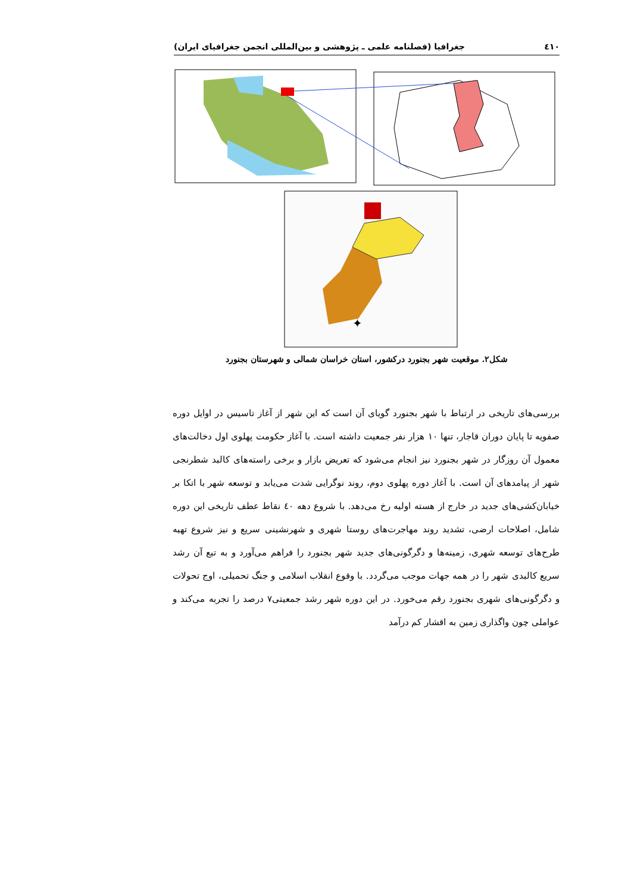٤١٠ جغرافیا (فصلنامه علمی ـ پژوهشی و بین‌المللی انجمن جغرافیای ایران)
✦
شکل۲. موقعیت شهر بجنورد درکشور، استان خراسان شمالی و شهرستان بجنورد
بررسی‌های تاریخی در ارتباط با شهر بجنورد گویای آن است که این شهر از آغاز تاسیس در اوایل دوره صفویه تا پایان دوران قاجار، تنها ۱۰ هزار نفر جمعیت داشته است. با آغاز حکومت پهلوی اول دخالت‌های معمول آن روزگار در شهر بجنورد نیز انجام می‌شود که تعریض بازار و برخی راسته‌های کالبد شطرنجی شهر از پیامدهای آن است. با آغاز دوره پهلوی دوم، روند نوگرایی شدت می‌یابد و توسعه شهر با اتکا بر خیابان‌کشی‌های جدید در خارج از هسته اولیه رخ می‌دهد. با شروع دهه ٤٠ نقاط عطف تاریخی این دوره شامل، اصلاحات ارضی، تشدید روند مهاجرت‌های روستا شهری و شهرنشینی سریع و نیز شروع تهیه طرح‌های توسعه شهری، زمینه‌ها و دگرگونی‌های جدید شهر بجنورد را فراهم می‌آورد و به تبع آن رشد سریع کالبدی شهر را در همه جهات موجب می‌گردد. با وقوع انقلاب اسلامی و جنگ تحمیلی، اوج تحولات و دگرگونی‌های شهری بجنورد رقم می‌خورد. در این دوره شهر رشد جمعیتی۷ درصد را تجربه می‌کند و عواملی چون واگذاری زمین به اقشار کم درآمد